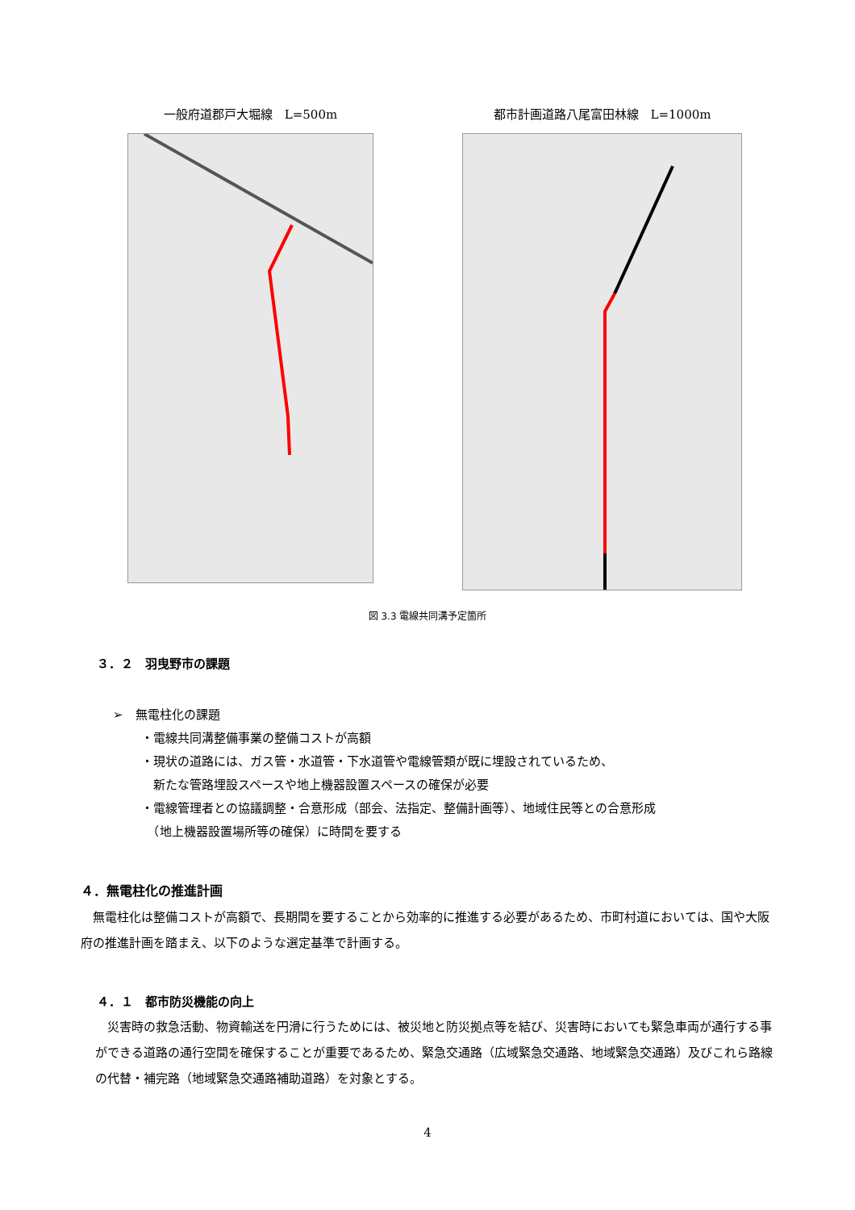一般府道郡戸大堀線　L=500m 都市計画道路八尾富田林線　L=1000m
図 3.3 電線共同溝予定箇所
３．２　羽曳野市の課題
➢　無電柱化の課題
・電線共同溝整備事業の整備コストが高額
・現状の道路には、ガス管・水道管・下水道管や電線管類が既に埋設されているため、
　新たな管路埋設スペースや地上機器設置スペースの確保が必要
・電線管理者との協議調整・合意形成（部会、法指定、整備計画等）、地域住民等との合意形成
　（地上機器設置場所等の確保）に時間を要する
４．無電柱化の推進計画
無電柱化は整備コストが高額で、長期間を要することから効率的に推進する必要があるため、市町村道においては、国や大阪府の推進計画を踏まえ、以下のような選定基準で計画する。
４．１　都市防災機能の向上
災害時の救急活動、物資輸送を円滑に行うためには、被災地と防災拠点等を結び、災害時においても緊急車両が通行する事ができる道路の通行空間を確保することが重要であるため、緊急交通路（広域緊急交通路、地域緊急交通路）及びこれら路線の代替・補完路（地域緊急交通路補助道路）を対象とする。
4